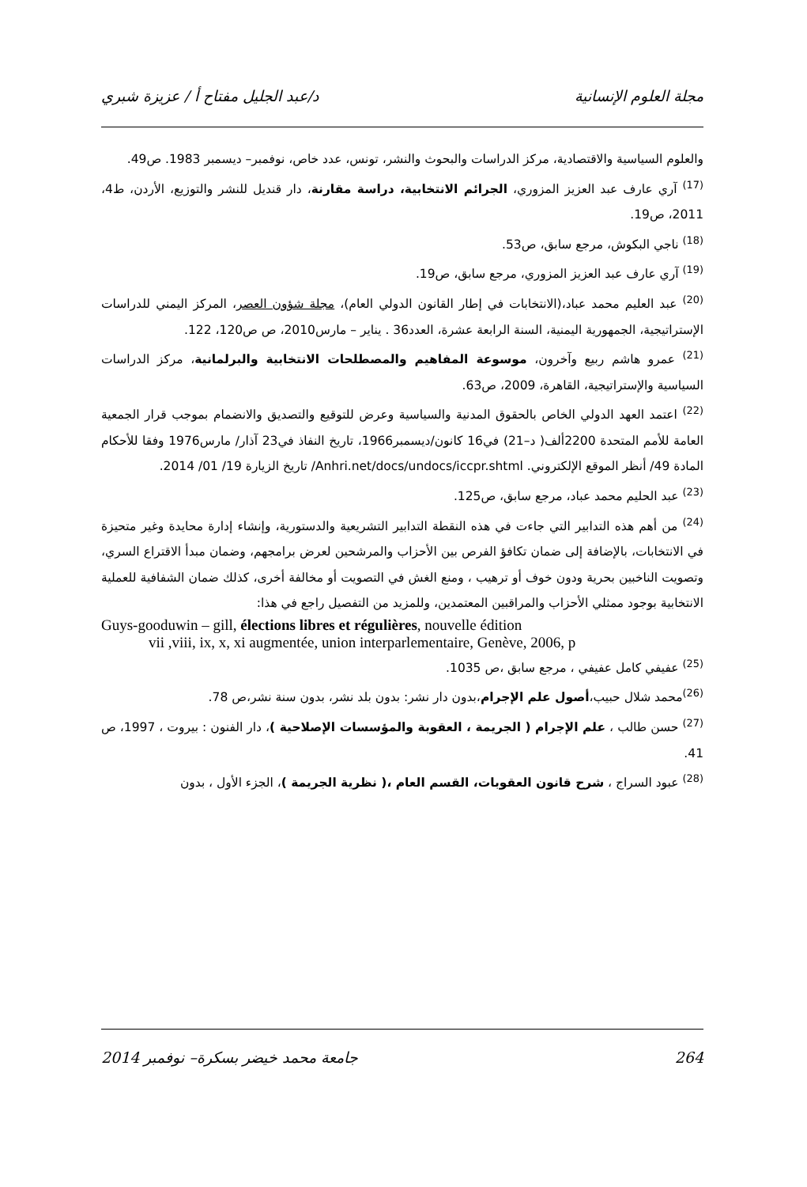مجلة العلوم الإنسانية د/عبد الجليل مفتاح أ / عزيزة شبري
والعلوم السياسية والاقتصادية، مركز الدراسات والبحوث والنشر، تونس، عدد خاص، نوفمبر– ديسمبر 1983. ص49.
<sup>(17)</sup> آري عارف عبد العزيز المزوري، الجرائم الانتخابية، دراسة مقارنة، دار قنديل للنشر والتوزيع، الأردن، ط4، 2011، ص19.
<sup>(18)</sup> ناجي البكوش، مرجع سابق، ص53.
<sup>(19)</sup> آري عارف عبد العزيز المزوري، مرجع سابق، ص19.
<sup>(20)</sup> عبد العليم محمد عباد،(الانتخابات في إطار القانون الدولي العام)، مجلة شؤون العصر، المركز اليمني للدراسات الإستراتيجية، الجمهورية اليمنية، السنة الرابعة عشرة، العدد36 . يناير – مارس2010، ص ص120، 122.
<sup>(21)</sup> عمرو هاشم ربيع وآخرون، موسوعة المفاهيم والمصطلحات الانتخابية والبرلمانية، مركز الدراسات السياسية والإستراتيجية، القاهرة، 2009، ص63.
<sup>(22)</sup> اعتمد العهد الدولي الخاص بالحقوق المدنية والسياسية وعرض للتوقيع والتصديق والانضمام بموجب قرار الجمعية العامة للأمم المتحدة 2200ألف( د–21) في16 كانون/ديسمبر1966، تاريخ النفاذ في23 آذار/ مارس1976 وفقا للأحكام المادة 49/ أنظر الموقع الإلكتروني. Anhri.net/docs/undocs/iccpr.shtml/ تاريخ الزيارة 19/ 01/ 2014.
<sup>(23)</sup> عبد الحليم محمد عباد، مرجع سابق، ص125.
<sup>(24)</sup> من أهم هذه التدابير التي جاءت في هذه النقطة التدابير التشريعية والدستورية، وإنشاء إدارة محايدة وغير متحيزة في الانتخابات، بالإضافة إلى ضمان تكافؤ الفرص بين الأحزاب والمرشحين لعرض برامجهم، وضمان مبدأ الاقتراع السري، وتصويت الناخبين بحرية ودون خوف أو ترهيب ، ومنع الغش في التصويت أو مخالفة أخرى، كذلك ضمان الشفافية للعملية الانتخابية بوجود ممثلي الأحزاب والمراقبين المعتمدين، وللمزيد من التفصيل راجع في هذا:
Guys-gooduwin – gill, élections libres et régulières, nouvelle édition
vii ,viii, ix, x, xi augmentée, union interparlementaire, Genève, 2006, p
<sup>(25)</sup> عفيفي كامل عفيفي ، مرجع سابق ،ص 1035.
<sup>(26)</sup> محمد شلال حبيب،أصول علم الإجرام،بدون دار نشر: بدون بلد نشر، بدون سنة نشر،ص 78.
<sup>(27)</sup> حسن طالب ، علم الإجرام ( الجريمة ، العقوبة والمؤسسات الإصلاحية )، دار الفنون : بيروت ، 1997، ص 41.
<sup>(28)</sup> عبود السراج ، شرح قانون العقوبات، القسم العام ،( نظرية الجريمة )، الجزء الأول ، بدون
264 جامعة محمد خيضر بسكرة– نوفمبر 2014